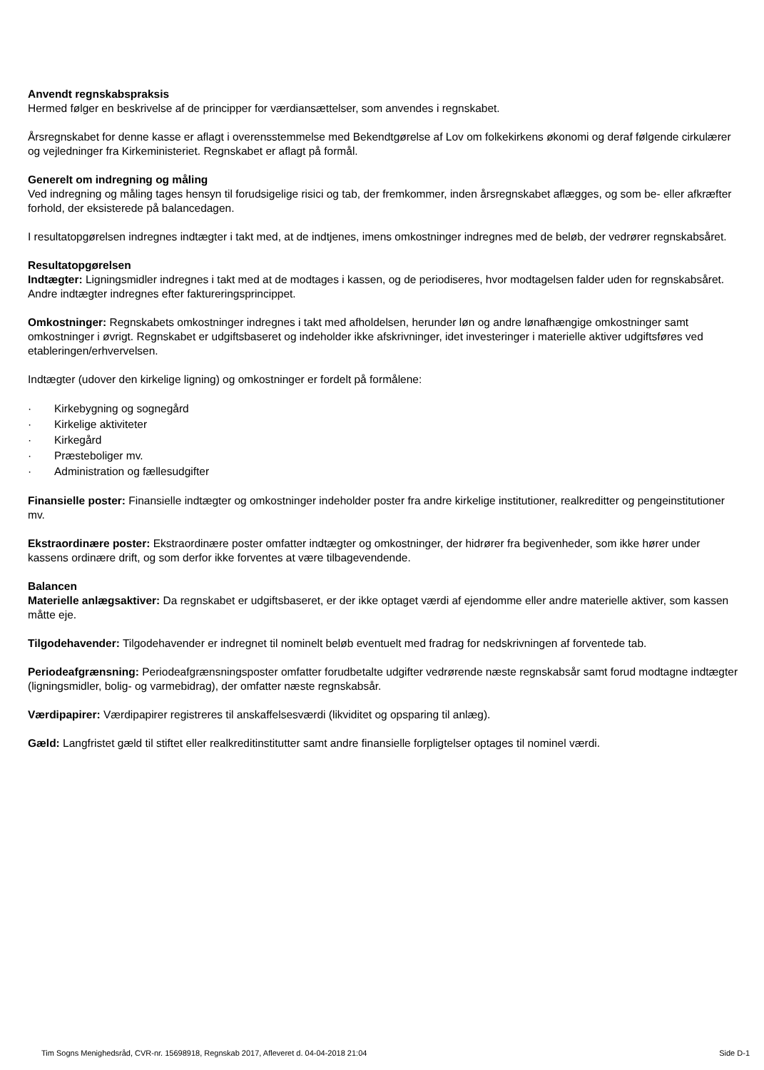Anvendt regnskabspraksis
Hermed følger en beskrivelse af de principper for værdiansættelser, som anvendes i regnskabet.
Årsregnskabet for denne kasse er aflagt i overensstemmelse med Bekendtgørelse af Lov om folkekirkens økonomi og deraf følgende cirkulærer og vejledninger fra Kirkeministeriet. Regnskabet er aflagt på formål.
Generelt om indregning og måling
Ved indregning og måling tages hensyn til forudsigelige risici og tab, der fremkommer, inden årsregnskabet aflægges, og som be- eller afkræfter forhold, der eksisterede på balancedagen.
I resultatopgørelsen indregnes indtægter i takt med, at de indtjenes, imens omkostninger indregnes med de beløb, der vedrører regnskabsåret.
Resultatopgørelsen
Indtægter: Ligningsmidler indregnes i takt med at de modtages i kassen, og de periodiseres, hvor modtagelsen falder uden for regnskabsåret. Andre indtægter indregnes efter faktureringsprincippet.
Omkostninger: Regnskabets omkostninger indregnes i takt med afholdelsen, herunder løn og andre lønafhængige omkostninger samt omkostninger i øvrigt. Regnskabet er udgiftsbaseret og indeholder ikke afskrivninger, idet investeringer i materielle aktiver udgiftsføres ved etableringen/erhvervelsen.
Indtægter (udover den kirkelige ligning) og omkostninger er fordelt på formålene:
· Kirkebygning og sognegård
· Kirkelige aktiviteter
· Kirkegård
· Præsteboliger mv.
· Administration og fællesudgifter
Finansielle poster: Finansielle indtægter og omkostninger indeholder poster fra andre kirkelige institutioner, realkreditter og pengeinstitutioner mv.
Ekstraordinære poster: Ekstraordinære poster omfatter indtægter og omkostninger, der hidrører fra begivenheder, som ikke hører under kassens ordinære drift, og som derfor ikke forventes at være tilbagevendende.
Balancen
Materielle anlægsaktiver: Da regnskabet er udgiftsbaseret, er der ikke optaget værdi af ejendomme eller andre materielle aktiver, som kassen måtte eje.
Tilgodehavender: Tilgodehavender er indregnet til nominelt beløb eventuelt med fradrag for nedskrivningen af forventede tab.
Periodeafgrænsning: Periodeafgrænsningsposter omfatter forudbetalte udgifter vedrørende næste regnskabsår samt forud modtagne indtægter (ligningsmidler, bolig- og varmebidrag), der omfatter næste regnskabsår.
Værdipapirer: Værdipapirer registreres til anskaffelsesværdi (likviditet og opsparing til anlæg).
Gæld: Langfristet gæld til stiftet eller realkreditinstitutter samt andre finansielle forpligtelser optages til nominel værdi.
Tim Sogns Menighedsråd, CVR-nr. 15698918, Regnskab 2017, Afleveret d. 04-04-2018 21:04 Side D-1